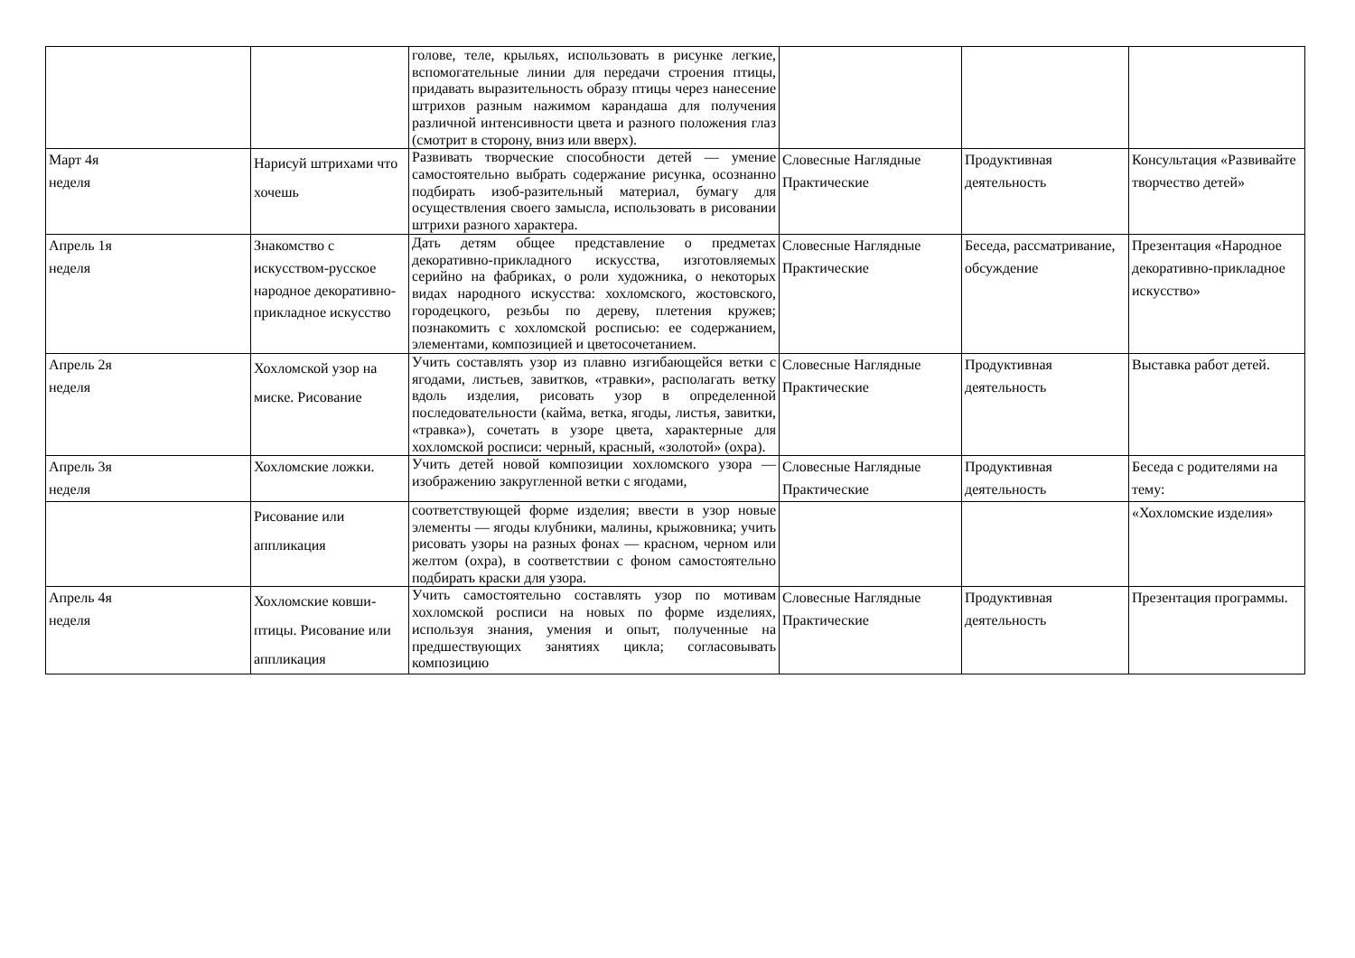| | | голове, теле, крыльях, использовать в рисунке легкие, вспомогательные линии для передачи строения птицы, придавать выразительность образу птицы через нанесение штрихов разным нажимом карандаша для получения различной интенсивности цвета и разного положения глаз (смотрит в сторону, вниз или вверх). | | | |
| Март 4я неделя | Нарисуй штрихами что хочешь | Развивать творческие способности детей — умение самостоятельно выбрать содержание рисунка, осознанно подбирать изоб-разительный материал, бумагу для осуществления своего замысла, использовать в рисовании штрихи разного характера. | Словесные Наглядные Практические | Продуктивная деятельность | Консультация «Развивайте творчество детей» |
| Апрель 1я неделя | Знакомство с искусством-русское народное декоративно-прикладное искусство | Дать детям общее представление о предметах декоративно-прикладного искусства, изготовляемых серийно на фабриках, о роли художника, о некоторых видах народного искусства: хохломского, жостовского, городецкого, резьбы по дереву, плетения кружев; познакомить с хохломской росписью: ее содержанием, элементами, композицией и цветосочетанием. | Словесные Наглядные Практические | Беседа, рассматривание, обсуждение | Презентация «Народное декоративно-прикладное искусство» |
| Апрель 2я неделя | Хохломской узор на миске. Рисование | Учить составлять узор из плавно изгибающейся ветки с ягодами, листьев, завитков, «травки», располагать ветку вдоль изделия, рисовать узор в определенной последовательности (кайма, ветка, ягоды, листья, завитки, «травка»), сочетать в узоре цвета, характерные для хохломской росписи: черный, красный, «золотой» (охра). | Словесные Наглядные Практические | Продуктивная деятельность | Выставка работ детей. |
| Апрель 3я неделя | Хохломские ложки. | Учить детей новой композиции хохломского узора — изображению закругленной ветки с ягодами, | Словесные Наглядные Практические | Продуктивная деятельность | Беседа с родителями на тему: |
| | Рисование или аппликация | соответствующей форме изделия; ввести в узор новые элементы — ягоды клубники, малины, крыжовника; учить рисовать узоры на разных фонах — красном, черном или желтом (охра), в соответствии с фоном самостоятельно подбирать краски для узора. | | | «Хохломские изделия» |
| Апрель 4я неделя | Хохломские ковши-птицы. Рисование или аппликация | Учить самостоятельно составлять узор по мотивам хохломской росписи на новых по форме изделиях, используя знания, умения и опыт, полученные на предшествующих занятиях цикла; согласовывать композицию | Словесные Наглядные Практические | Продуктивная деятельность | Презентация программы. |